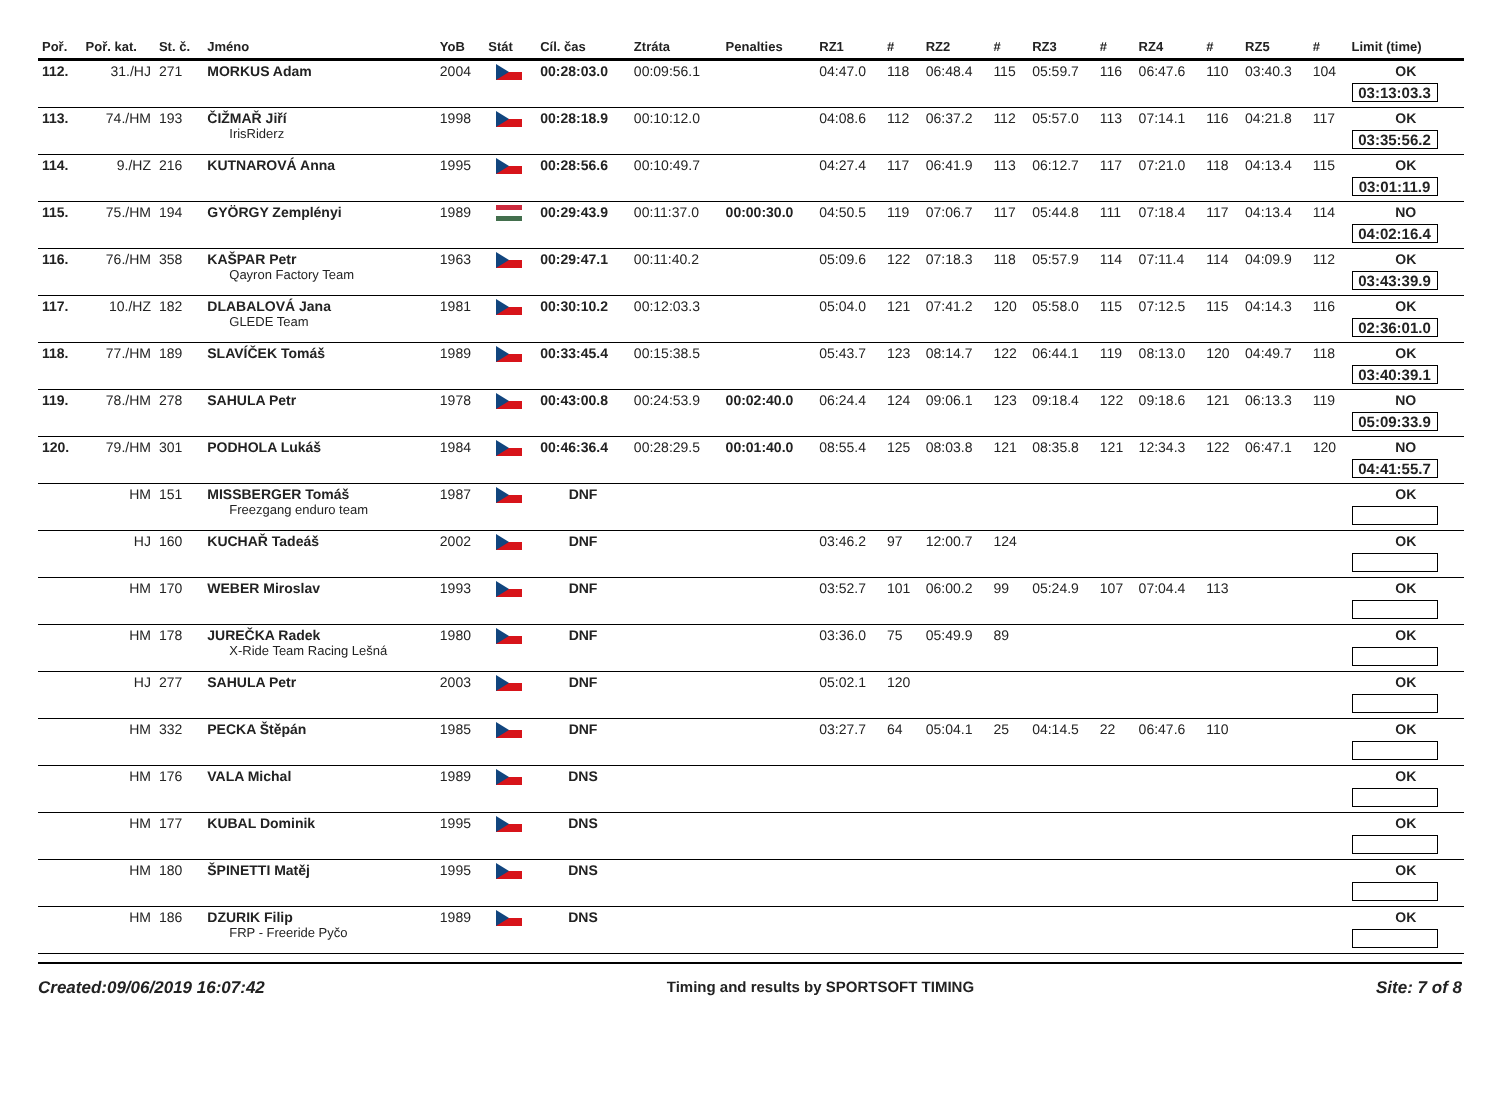| Poř. | Poř. kat. | St. č. | Jméno | YoB | Stát | Cíl. čas | Ztráta | Penalties | RZ1 | # | RZ2 | # | RZ3 | # | RZ4 | # | RZ5 | # | Limit (time) |
| --- | --- | --- | --- | --- | --- | --- | --- | --- | --- | --- | --- | --- | --- | --- | --- | --- | --- | --- | --- |
| 112. | 31./HJ | 271 | MORKUS Adam | 2004 | | 00:28:03.0 | 00:09:56.1 | | 04:47.0 | 118 | 06:48.4 | 115 | 05:59.7 | 116 | 06:47.6 | 110 | 03:40.3 | 104 | OK 03:13:03.3 |
| 113. | 74./HM | 193 | ČIŽMAŘ Jiří IrisRiderz | 1998 | | 00:28:18.9 | 00:10:12.0 | | 04:08.6 | 112 | 06:37.2 | 112 | 05:57.0 | 113 | 07:14.1 | 116 | 04:21.8 | 117 | OK 03:35:56.2 |
| 114. | 9./HZ | 216 | KUTNAROVÁ Anna | 1995 | | 00:28:56.6 | 00:10:49.7 | | 04:27.4 | 117 | 06:41.9 | 113 | 06:12.7 | 117 | 07:21.0 | 118 | 04:13.4 | 115 | OK 03:01:11.9 |
| 115. | 75./HM | 194 | GYÖRGY Zemplényi | 1989 | | 00:29:43.9 | 00:11:37.0 | 00:00:30.0 | 04:50.5 | 119 | 07:06.7 | 117 | 05:44.8 | 111 | 07:18.4 | 117 | 04:13.4 | 114 | NO 04:02:16.4 |
| 116. | 76./HM | 358 | KAŠPAR Petr Qayron Factory Team | 1963 | | 00:29:47.1 | 00:11:40.2 | | 05:09.6 | 122 | 07:18.3 | 118 | 05:57.9 | 114 | 07:11.4 | 114 | 04:09.9 | 112 | OK 03:43:39.9 |
| 117. | 10./HZ | 182 | DLABALOVÁ Jana GLEDE Team | 1981 | | 00:30:10.2 | 00:12:03.3 | | 05:04.0 | 121 | 07:41.2 | 120 | 05:58.0 | 115 | 07:12.5 | 115 | 04:14.3 | 116 | OK 02:36:01.0 |
| 118. | 77./HM | 189 | SLAVÍČEK Tomáš | 1989 | | 00:33:45.4 | 00:15:38.5 | | 05:43.7 | 123 | 08:14.7 | 122 | 06:44.1 | 119 | 08:13.0 | 120 | 04:49.7 | 118 | OK 03:40:39.1 |
| 119. | 78./HM | 278 | SAHULA Petr | 1978 | | 00:43:00.8 | 00:24:53.9 | 00:02:40.0 | 06:24.4 | 124 | 09:06.1 | 123 | 09:18.4 | 122 | 09:18.6 | 121 | 06:13.3 | 119 | NO 05:09:33.9 |
| 120. | 79./HM | 301 | PODHOLA Lukáš | 1984 | | 00:46:36.4 | 00:28:29.5 | 00:01:40.0 | 08:55.4 | 125 | 08:03.8 | 121 | 08:35.8 | 121 | 12:34.3 | 122 | 06:47.1 | 120 | NO 04:41:55.7 |
| | HM | 151 | MISSBERGER Tomáš Freezgang enduro team | 1987 | | DNF | | | | | | | | | | | | | OK |
| | HJ | 160 | KUCHAŘ Tadeáš | 2002 | | DNF | | | 03:46.2 | 97 | 12:00.7 | 124 | | | | | | | OK |
| | HM | 170 | WEBER Miroslav | 1993 | | DNF | | | 03:52.7 | 101 | 06:00.2 | 99 | 05:24.9 | 107 | 07:04.4 | 113 | | | OK |
| | HM | 178 | JUREČKA Radek X-Ride Team Racing Lešná | 1980 | | DNF | | | 03:36.0 | 75 | 05:49.9 | 89 | | | | | | | OK |
| | HJ | 277 | SAHULA Petr | 2003 | | DNF | | | 05:02.1 | 120 | | | | | | | | | OK |
| | HM | 332 | PECKA Štěpán | 1985 | | DNF | | | 03:27.7 | 64 | 05:04.1 | 25 | 04:14.5 | 22 | 06:47.6 | 110 | | | OK |
| | HM | 176 | VALA Michal | 1989 | | DNS | | | | | | | | | | | | | OK |
| | HM | 177 | KUBAL Dominik | 1995 | | DNS | | | | | | | | | | | | | OK |
| | HM | 180 | ŠPINETTI Matěj | 1995 | | DNS | | | | | | | | | | | | | OK |
| | HM | 186 | DZURIK Filip FRP - Freeride Pyčo | 1989 | | DNS | | | | | | | | | | | | | OK |
Created:09/06/2019 16:07:42 Timing and results by SPORTSOFT TIMING Site: 7 of 8